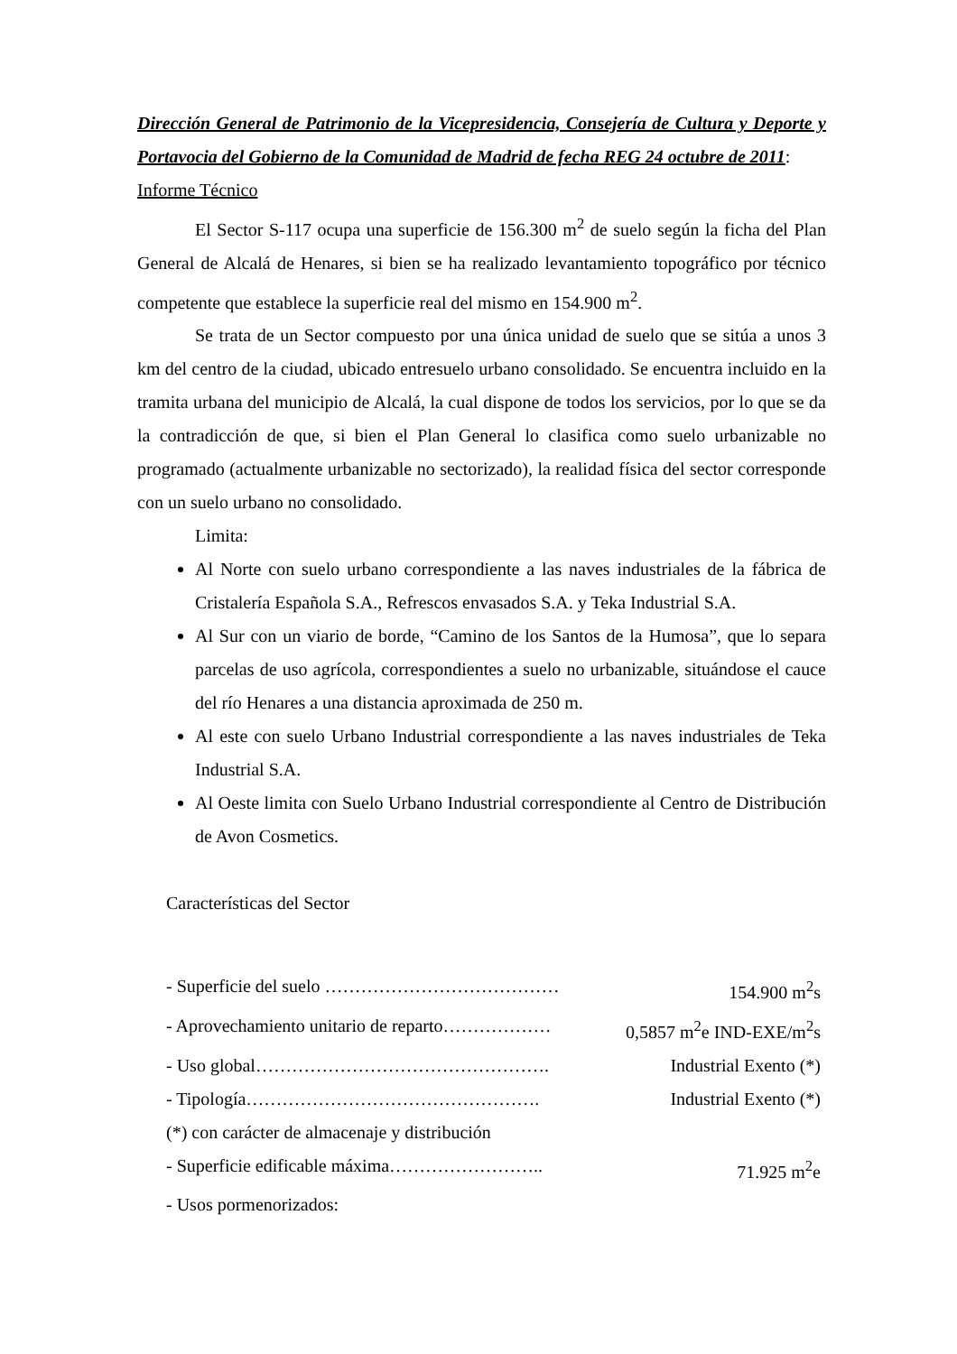Dirección General de Patrimonio de la Vicepresidencia, Consejería de Cultura y Deporte y Portavocia del Gobierno de la Comunidad de Madrid de fecha REG 24 octubre de 2011:
Informe Técnico
El Sector S-117 ocupa una superficie de 156.300 m<sup>2</sup> de suelo según la ficha del Plan General de Alcalá de Henares, si bien se ha realizado levantamiento topográfico por técnico competente que establece la superficie real del mismo en 154.900 m<sup>2</sup>.
Se trata de un Sector compuesto por una única unidad de suelo que se sitúa a unos 3 km del centro de la ciudad, ubicado entresuelo urbano consolidado. Se encuentra incluido en la tramita urbana del municipio de Alcalá, la cual dispone de todos los servicios, por lo que se da la contradicción de que, si bien el Plan General lo clasifica como suelo urbanizable no programado (actualmente urbanizable no sectorizado), la realidad física del sector corresponde con un suelo urbano no consolidado.
Limita:
Al Norte con suelo urbano correspondiente a las naves industriales de la fábrica de Cristalería Española S.A., Refrescos envasados S.A. y Teka Industrial S.A.
Al Sur con un viario de borde, “Camino de los Santos de la Humosa”, que lo separa parcelas de uso agrícola, correspondientes a suelo no urbanizable, situándose el cauce del río Henares a una distancia aproximada de 250 m.
Al este con suelo Urbano Industrial correspondiente a las naves industriales de Teka Industrial S.A.
Al Oeste limita con Suelo Urbano Industrial correspondiente al Centro de Distribución de Avon Cosmetics.
Características del Sector
- Superficie del suelo ………………………………… 154.900 m<sup>2</sup>s
- Aprovechamiento unitario de reparto……………… 0,5857 m<sup>2</sup>e IND-EXE/m<sup>2</sup>s
- Uso global…………………………………………. Industrial Exento (*)
- Tipología…………………………………………. Industrial Exento (*)
(*) con carácter de almacenaje y distribución
- Superficie edificable máxima…………………….. 71.925 m<sup>2</sup>e
- Usos pormenorizados: